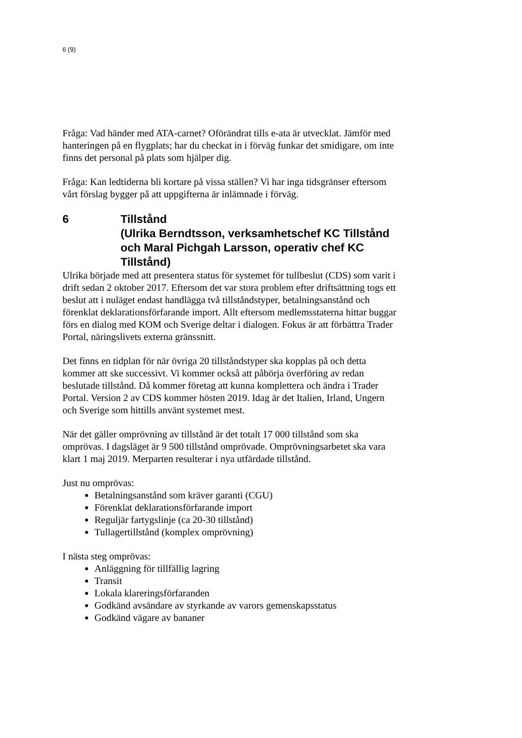6 (9)
Fråga: Vad händer med ATA-carnet? Oförändrat tills e-ata är utvecklat. Jämför med hanteringen på en flygplats; har du checkat in i förväg funkar det smidigare, om inte finns det personal på plats som hjälper dig.
Fråga: Kan ledtiderna bli kortare på vissa ställen? Vi har inga tidsgränser eftersom vårt förslag bygger på att uppgifterna är inlämnade i förväg.
6 Tillstånd
(Ulrika Berndtsson, verksamhetschef KC Tillstånd och Maral Pichgah Larsson, operativ chef KC Tillstånd)
Ulrika började med att presentera status för systemet för tullbeslut (CDS) som varit i drift sedan 2 oktober 2017. Eftersom det var stora problem efter driftsättning togs ett beslut att i nuläget endast handlägga två tillståndstyper, betalningsanstånd och förenklat deklarationsförfarande import. Allt eftersom medlemsstaterna hittar buggar förs en dialog med KOM och Sverige deltar i dialogen. Fokus är att förbättra Trader Portal, näringslivets externa gränssnitt.
Det finns en tidplan för när övriga 20 tillståndstyper ska kopplas på och detta kommer att ske successivt. Vi kommer också att påbörja överföring av redan beslutade tillstånd. Då kommer företag att kunna komplettera och ändra i Trader Portal. Version 2 av CDS kommer hösten 2019. Idag är det Italien, Irland, Ungern och Sverige som hittills använt systemet mest.
När det gäller omprövning av tillstånd är det totalt 17 000 tillstånd som ska omprövas. I dagsläget är 9 500 tillstånd omprövade. Omprövningsarbetet ska vara klart 1 maj 2019. Merparten resulterar i nya utfärdade tillstånd.
Just nu omprövas:
Betalningsanstånd som kräver garanti (CGU)
Förenklat deklarationsförfarande import
Reguljär fartygslinje (ca 20-30 tillstånd)
Tullagertillstånd (komplex omprövning)
I nästa steg omprövas:
Anläggning för tillfällig lagring
Transit
Lokala klareringsförfaranden
Godkänd avsändare av styrkande av varors gemenskapsstatus
Godkänd vägare av bananer